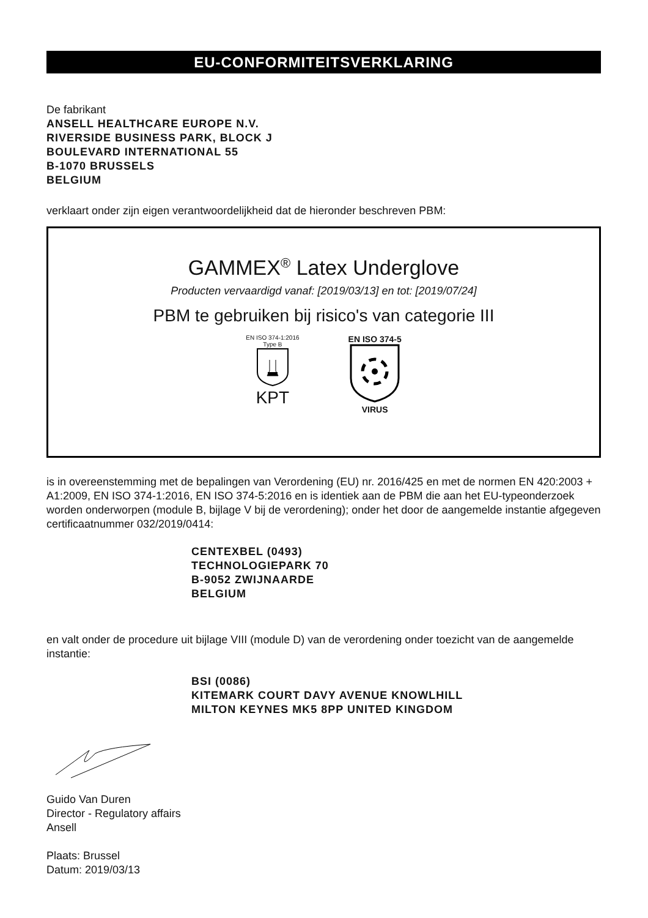EU-CONFORMITEITSVERKLARING
De fabrikant
ANSELL HEALTHCARE EUROPE N.V.
RIVERSIDE BUSINESS PARK, BLOCK J
BOULEVARD INTERNATIONAL 55
B-1070 BRUSSELS
BELGIUM
verklaart onder zijn eigen verantwoordelijkheid dat de hieronder beschreven PBM:
GAMMEX<sup>®</sup> Latex Underglove
Producten vervaardigd vanaf: [2019/03/13] en tot: [2019/07/24]
PBM te gebruiken bij risico's van categorie III
EN ISO 374-1:2016
Type B
KPT
EN ISO 374-5
VIRUS
is in overeenstemming met de bepalingen van Verordening (EU) nr. 2016/425 en met de normen EN 420:2003 + A1:2009, EN ISO 374-1:2016, EN ISO 374-5:2016 en is identiek aan de PBM die aan het EU-typeonderzoek worden onderworpen (module B, bijlage V bij de verordening); onder het door de aangemelde instantie afgegeven certificaatnummer 032/2019/0414:
CENTEXBEL (0493)
TECHNOLOGIEPARK 70
B-9052 ZWIJNAARDE
BELGIUM
en valt onder de procedure uit bijlage VIII (module D) van de verordening onder toezicht van de aangemelde instantie:
BSI (0086)
KITEMARK COURT DAVY AVENUE KNOWLHILL
MILTON KEYNES MK5 8PP UNITED KINGDOM
Guido Van Duren
Director - Regulatory affairs
Ansell
Plaats: Brussel
Datum: 2019/03/13